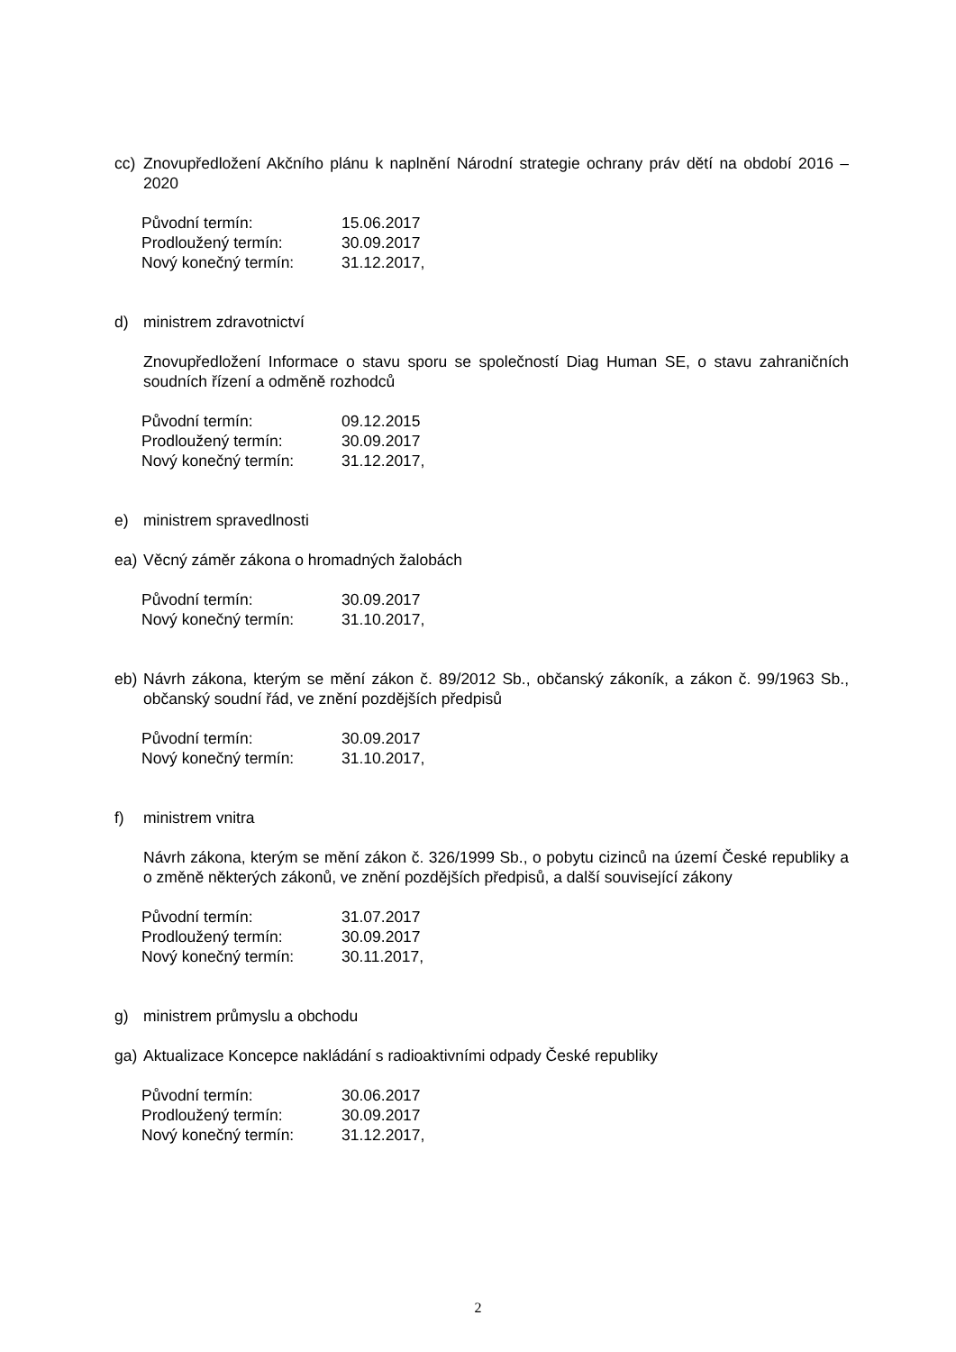cc) Znovupředložení Akčního plánu k naplnění Národní strategie ochrany práv dětí na období 2016 – 2020
| Původní termín: | 15.06.2017 |
| Prodloužený termín: | 30.09.2017 |
| Nový konečný termín: | 31.12.2017, |
d) ministrem zdravotnictví
Znovupředložení Informace o stavu sporu se společností Diag Human SE, o stavu zahraničních soudních řízení a odměně rozhodců
| Původní termín: | 09.12.2015 |
| Prodloužený termín: | 30.09.2017 |
| Nový konečný termín: | 31.12.2017, |
e) ministrem spravedlnosti
ea) Věcný záměr zákona o hromadných žalobách
| Původní termín: | 30.09.2017 |
| Nový konečný termín: | 31.10.2017, |
eb) Návrh zákona, kterým se mění zákon č. 89/2012 Sb., občanský zákoník, a zákon č. 99/1963 Sb., občanský soudní řád, ve znění pozdějších předpisů
| Původní termín: | 30.09.2017 |
| Nový konečný termín: | 31.10.2017, |
f) ministrem vnitra
Návrh zákona, kterým se mění zákon č. 326/1999 Sb., o pobytu cizinců na území České republiky a o změně některých zákonů, ve znění pozdějších předpisů, a další související zákony
| Původní termín: | 31.07.2017 |
| Prodloužený termín: | 30.09.2017 |
| Nový konečný termín: | 30.11.2017, |
g) ministrem průmyslu a obchodu
ga) Aktualizace Koncepce nakládání s radioaktivními odpady České republiky
| Původní termín: | 30.06.2017 |
| Prodloužený termín: | 30.09.2017 |
| Nový konečný termín: | 31.12.2017, |
2